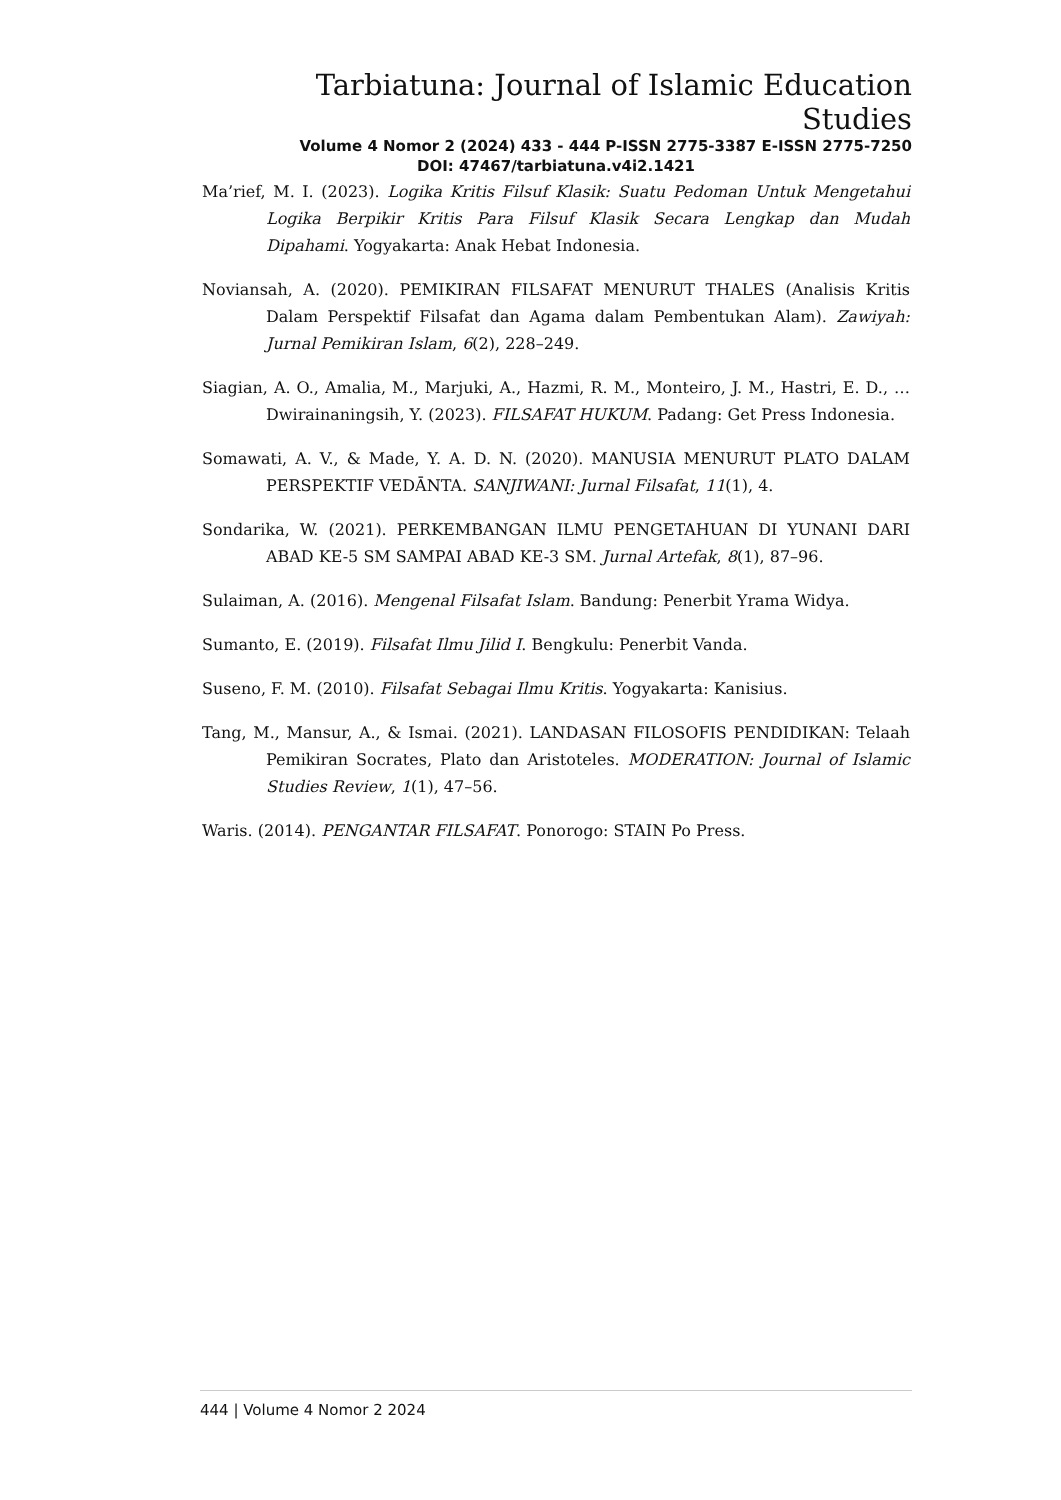Tarbiatuna: Journal of Islamic Education Studies
Volume 4 Nomor 2 (2024) 433 - 444 P-ISSN 2775-3387 E-ISSN 2775-7250
DOI: 47467/tarbiatuna.v4i2.1421
Ma’rief, M. I. (2023). Logika Kritis Filsuf Klasik: Suatu Pedoman Untuk Mengetahui Logika Berpikir Kritis Para Filsuf Klasik Secara Lengkap dan Mudah Dipahami. Yogyakarta: Anak Hebat Indonesia.
Noviansah, A. (2020). PEMIKIRAN FILSAFAT MENURUT THALES (Analisis Kritis Dalam Perspektif Filsafat dan Agama dalam Pembentukan Alam). Zawiyah: Jurnal Pemikiran Islam, 6(2), 228–249.
Siagian, A. O., Amalia, M., Marjuki, A., Hazmi, R. M., Monteiro, J. M., Hastri, E. D., … Dwirainaningsih, Y. (2023). FILSAFAT HUKUM. Padang: Get Press Indonesia.
Somawati, A. V., & Made, Y. A. D. N. (2020). MANUSIA MENURUT PLATO DALAM PERSPEKTIF VEDĀNTA. SANJIWANI: Jurnal Filsafat, 11(1), 4.
Sondarika, W. (2021). PERKEMBANGAN ILMU PENGETAHUAN DI YUNANI DARI ABAD KE-5 SM SAMPAI ABAD KE-3 SM. Jurnal Artefak, 8(1), 87–96.
Sulaiman, A. (2016). Mengenal Filsafat Islam. Bandung: Penerbit Yrama Widya.
Sumanto, E. (2019). Filsafat Ilmu Jilid I. Bengkulu: Penerbit Vanda.
Suseno, F. M. (2010). Filsafat Sebagai Ilmu Kritis. Yogyakarta: Kanisius.
Tang, M., Mansur, A., & Ismai. (2021). LANDASAN FILOSOFIS PENDIDIKAN: Telaah Pemikiran Socrates, Plato dan Aristoteles. MODERATION: Journal of Islamic Studies Review, 1(1), 47–56.
Waris. (2014). PENGANTAR FILSAFAT. Ponorogo: STAIN Po Press.
444 | Volume 4 Nomor 2 2024